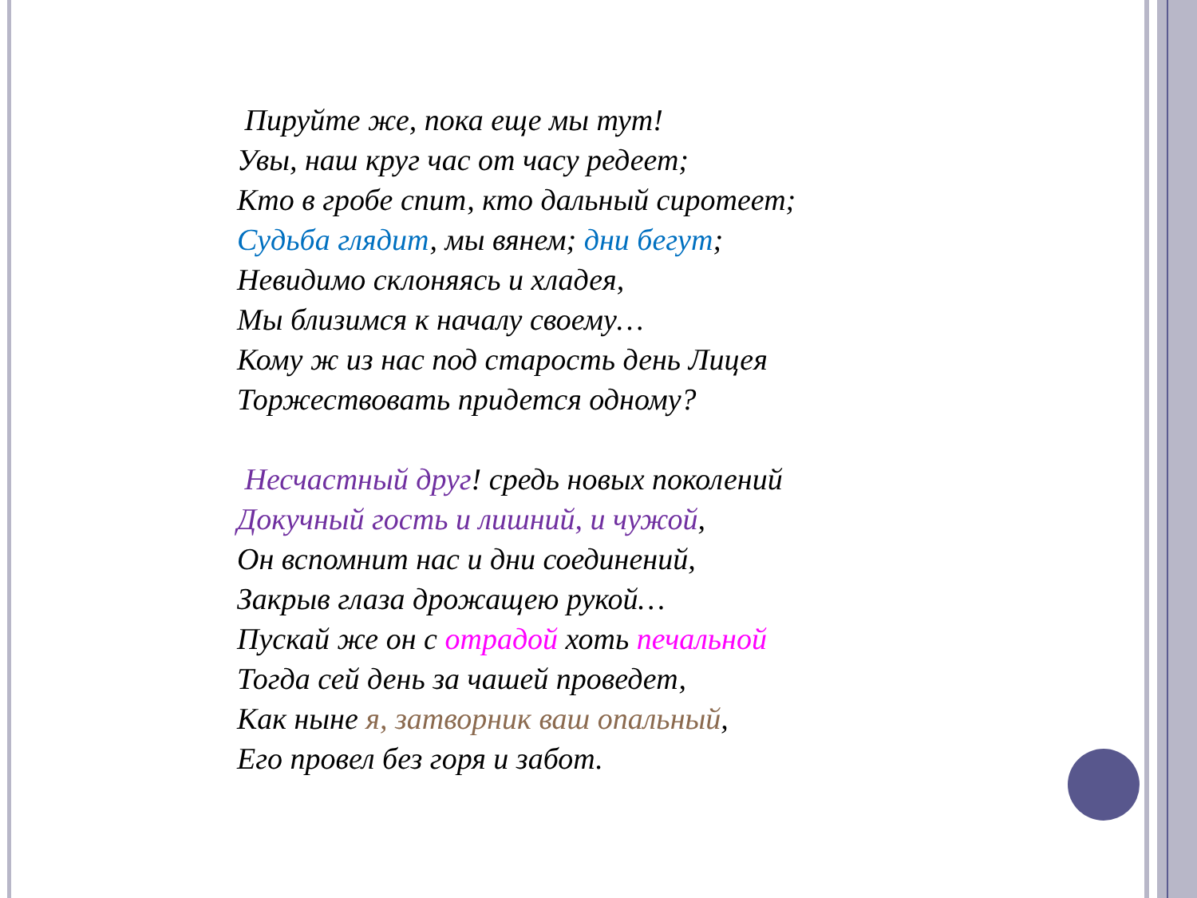Пируйте же, пока еще мы тут!
Увы, наш круг час от часу редеет;
Кто в гробе спит, кто дальный сиротеет;
Судьба глядит, мы вянем; дни бегут;
Невидимо склоняясь и хладея,
Мы близимся к началу своему…
Кому ж из нас под старость день Лицея
Торжествовать придется одному?
Несчастный друг! средь новых поколений
Докучный гость и лишний, и чужой,
Он вспомнит нас и дни соединений,
Закрыв глаза дрожащею рукой…
Пускай же он с отрадой хоть печальной
Тогда сей день за чашей проведет,
Как ныне я, затворник ваш опальный,
Его провел без горя и забот.